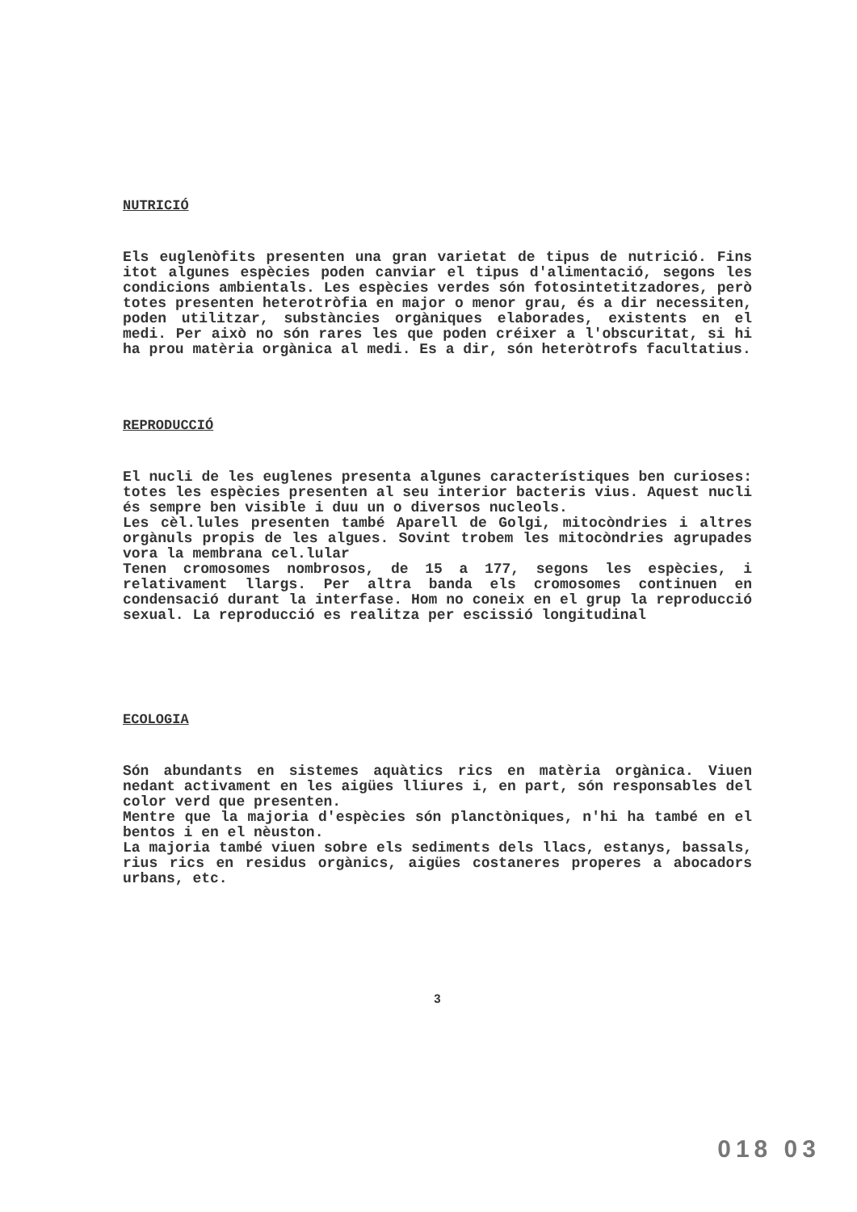NUTRICIÓ
Els euglenòfits presenten una gran varietat de tipus de nutrició. Fins itot algunes espècies poden canviar el tipus d'alimentació, segons les condicions ambientals. Les espècies verdes són fotosintetitzadores, però totes presenten heterotròfia en major o menor grau, és a dir necessiten, poden utilitzar, substàncies orgàniques elaborades, existents en el medi. Per això no són rares les que poden créixer a l'obscuritat, si hi ha prou matèria orgànica al medi. Es a dir, són heteròtrofs facultatius.
REPRODUCCIÓ
El nucli de les euglenes presenta algunes característiques ben curioses: totes les espècies presenten al seu interior bacteris vius. Aquest nucli és sempre ben visible i duu un o diversos nucleols.
Les cèl.lules presenten també Aparell de Golgi, mitocòndries i altres orgànuls propis de les algues. Sovint trobem les mitocòndries agrupades vora la membrana cel.lular
Tenen cromosomes nombrosos, de 15 a 177, segons les espècies, i relativament llargs. Per altra banda els cromosomes continuen en condensació durant la interfase. Hom no coneix en el grup la reproducció sexual. La reproducció es realitza per escissió longitudinal
ECOLOGIA
Són abundants en sistemes aquàtics rics en matèria orgànica. Viuen nedant activament en les aigües lliures i, en part, són responsables del color verd que presenten.
Mentre que la majoria d'espècies són planctòniques, n'hi ha també en el bentos i en el nèuston.
La majoria també viuen sobre els sediments dels llacs, estanys, bassals, rius rics en residus orgànics, aigües costaneres properes a abocadors urbans, etc.
3
018 03